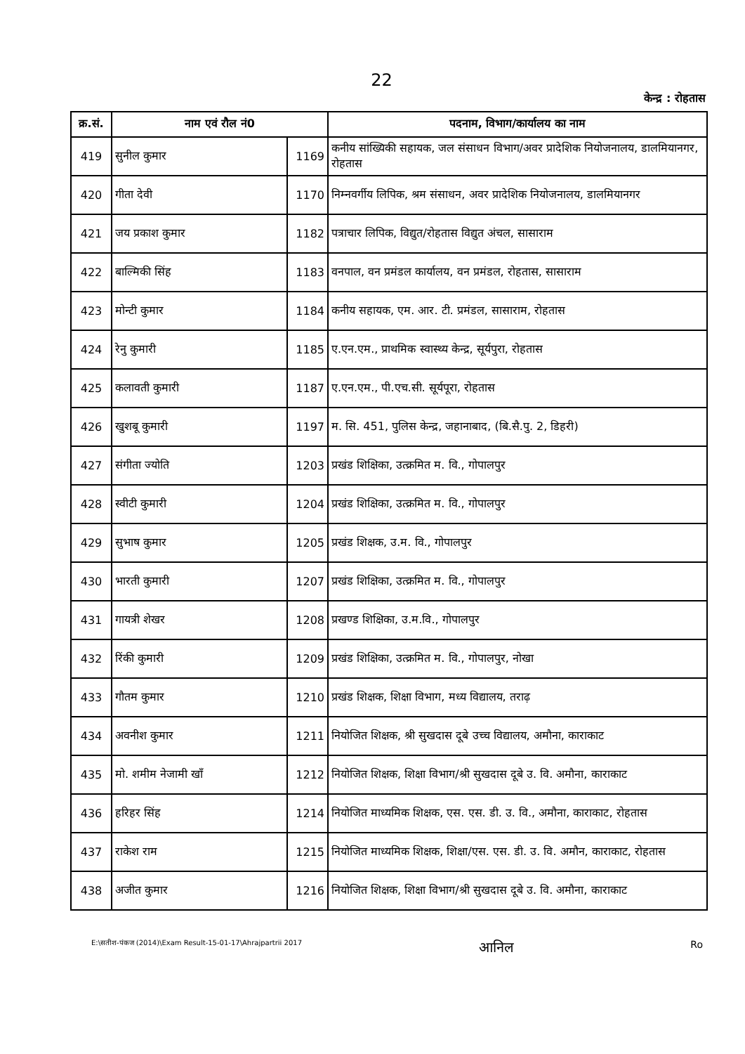22
केन्द्र : रोहतास
| क्र.सं. | नाम एवं रौल नं0 | | पदनाम, विभाग/कार्यालय का नाम |
| --- | --- | --- | --- |
| 419 | सुनील कुमार | 1169 | कनीय सांख्यिकी सहायक, जल संसाधन विभाग/अवर प्रादेशिक नियोजनालय, डालमियानगर, रोहतास |
| 420 | गीता देवी | 1170 | निम्नवर्गीय लिपिक, श्रम संसाधन, अवर प्रादेशिक नियोजनालय, डालमियानगर |
| 421 | जय प्रकाश कुमार | 1182 | पत्राचार लिपिक, विद्युत/रोहतास विद्युत अंचल, सासाराम |
| 422 | बाल्मिकी सिंह | 1183 | वनपाल, वन प्रमंडल कार्यालय, वन प्रमंडल, रोहतास, सासाराम |
| 423 | मोन्टी कुमार | 1184 | कनीय सहायक, एम. आर. टी. प्रमंडल, सासाराम, रोहतास |
| 424 | रेनु कुमारी | 1185 | ए.एन.एम., प्राथमिक स्वास्थ्य केन्द्र, सूर्यपुरा, रोहतास |
| 425 | कलावती कुमारी | 1187 | ए.एन.एम., पी.एच.सी. सूर्यपूरा, रोहतास |
| 426 | खुशबू कुमारी | 1197 | म. सि. 451, पुलिस केन्द्र, जहानाबाद, (बि.सै.पु. 2, डिहरी) |
| 427 | संगीता ज्योति | 1203 | प्रखंड शिक्षिका, उत्क्रमित म. वि., गोपालपुर |
| 428 | स्वीटी कुमारी | 1204 | प्रखंड शिक्षिका, उत्क्रमित म. वि., गोपालपुर |
| 429 | सुभाष कुमार | 1205 | प्रखंड शिक्षक, उ.म. वि., गोपालपुर |
| 430 | भारती कुमारी | 1207 | प्रखंड शिक्षिका, उत्क्रमित म. वि., गोपालपुर |
| 431 | गायत्री शेखर | 1208 | प्रखण्ड शिक्षिका, उ.म.वि., गोपालपुर |
| 432 | रिंकी कुमारी | 1209 | प्रखंड शिक्षिका, उत्क्रमित म. वि., गोपालपुर, नोखा |
| 433 | गौतम कुमार | 1210 | प्रखंड शिक्षक, शिक्षा विभाग, मध्य विद्यालय, तराढ़ |
| 434 | अवनीश कुमार | 1211 | नियोजित शिक्षक, श्री सुखदास दूबे उच्च विद्यालय, अमौना, काराकाट |
| 435 | मो. शमीम नेजामी खाँ | 1212 | नियोजित शिक्षक, शिक्षा विभाग/श्री सुखदास दूबे उ. वि. अमौना, काराकाट |
| 436 | हरिहर सिंह | 1214 | नियोजित माध्यमिक शिक्षक, एस. एस. डी. उ. वि., अमौना, काराकाट, रोहतास |
| 437 | राकेश राम | 1215 | नियोजित माध्यमिक शिक्षक, शिक्षा/एस. एस. डी. उ. वि. अमौन, काराकाट, रोहतास |
| 438 | अजीत कुमार | 1216 | नियोजित शिक्षक, शिक्षा विभाग/श्री सुखदास दूबे उ. वि. अमौना, काराकाट |
E:\सतीश-पंकज (2014)\Exam Result-15-01-17\Ahrajpartrii 2017 आनिल Ro